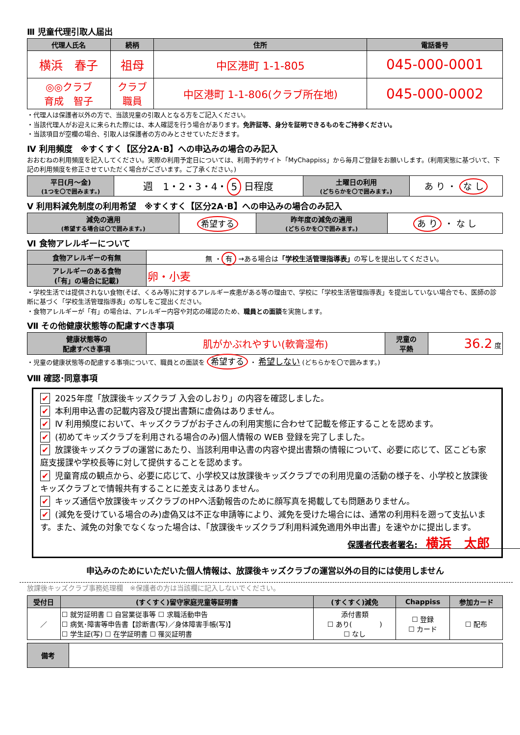Ⅲ 児童代理引取人届出
| 代理人氏名 | 続柄 | 住所 | 電話番号 |
| --- | --- | --- | --- |
| 横浜 春子 | 祖母 | 中区港町 1-1-805 | 045-000-0001 |
| ◎◎クラブ 育成 智子 | クラブ 職員 | 中区港町 1-1-806(クラブ所在地) | 045-000-0002 |
・代理人は保護者以外の方で、当該児童の引取人となる方をご記入ください。
・当該代理人がお迎えに来られた際には、本人確認を行う場合があります。免許証等、身分を証明できるものをご持参ください。
・当該項目が空欄の場合、引取人は保護者の方のみとさせていただきます。
Ⅳ 利用頻度　※すくすく【区分2A･B】への申込みの場合のみ記入
おおむねの利用頻度を記入してください。実際の利用予定日については、利用予約サイト「MyChappiss」から毎月ご登録をお願いします。(利用実態に基づいて、下記の利用頻度を修正させていただく場合がございます。ご了承ください。)
| 平日(月～金) (1つを〇で囲みます。) | 週 1・2・3・4・ 5 日程度 | 土曜日の利用 (どちらかを〇で囲みます。) | あ り ・ な し |
Ⅴ 利用料減免制度の利用希望　※すくすく【区分2A･B】への申込みの場合のみ記入
| 減免の適用 (希望する場合は〇で囲みます。) | 希望する | 昨年度の減免の適用 (どちらかを〇で囲みます。) | あ り ・ な し |
Ⅵ 食物アレルギーについて
| 食物アレルギーの有無 | 無 ・ 有 →ある場合は 「学校生活管理指導表」 の写しを提出してください。 |
| アレルギーのある食物 (「有」の場合に記載) | 卵・小麦 |
・学校生活では提供されない食物(そば、くるみ等)に対するアレルギー疾患がある等の理由で、学校に「学校生活管理指導表」を提出していない場合でも、医師の診断に基づく「学校生活管理指導表」の写しをご提出ください。
・食物アレルギーが「有」の場合は、アレルギー内容や対応の確認のため、職員との面談を実施します。
Ⅶ その他健康状態等の配慮すべき事項
| 健康状態等の 配慮すべき事項 | 肌がかぶれやすい(軟膏湿布) | 児童の 平熱 | 36.2 度 |
・児童の健康状態等の配慮する事項について、職員との面談を 希望する ・ 希望しない (どちらかを〇で囲みます。)
Ⅷ 確認･同意事項
✔ 2025年度「放課後キッズクラブ 入会のしおり」の内容を確認しました。
✔ 本利用申込書の記載内容及び提出書類に虚偽はありません。
✔ Ⅳ 利用頻度において、キッズクラブがお子さんの利用実態に合わせて記載を修正することを認めます。
✔ (初めてキッズクラブを利用される場合のみ)個人情報の WEB 登録を完了しました。
✔ 放課後キッズクラブの運営にあたり、当該利用申込書の内容や提出書類の情報について、必要に応じて、区こども家庭支援課や学校長等に対して提供することを認めます。
✔ 児童育成の観点から、必要に応じて、小学校又は放課後キッズクラブでの利用児童の活動の様子を、小学校と放課後キッズクラブとで情報共有することに差支えはありません。
✔ キッズ通信や放課後キッズクラブのHPへ活動報告のために顔写真を掲載しても問題ありません。
✔ (減免を受けている場合のみ)虚偽又は不正な申請等により、減免を受けた場合には、通常の利用料を遡って支払います。また、減免の対象でなくなった場合は、「放課後キッズクラブ利用料減免適用外申出書」を速やかに提出します。
保護者代表者署名:　横浜　太郎　　　　　　　　　　
申込みのためにいただいた個人情報は、放課後キッズクラブの運営以外の目的には使用しません
放課後キッズクラブ事務処理欄　※保護者の方は当該欄に記入しないでください。
| 受付日 | (すくすく)留守家庭児童等証明書 | (すくすく)減免 | Chappiss | 参加カード |
| --- | --- | --- | --- | --- |
| ／ | ☐ 就労証明書 ☐ 自営業従事等 ☐ 求職活動申告 ☐ 病気･障害等申告書【診断書(写)／身体障害手帳(写)】 ☐ 学生証(写) ☐ 在学証明書 ☐ 罹災証明書 | 添付書類 ☐ あり( ) ☐ なし | ☐ 登録 ☐ カード | ☐ 配布 |
| 備考 | |